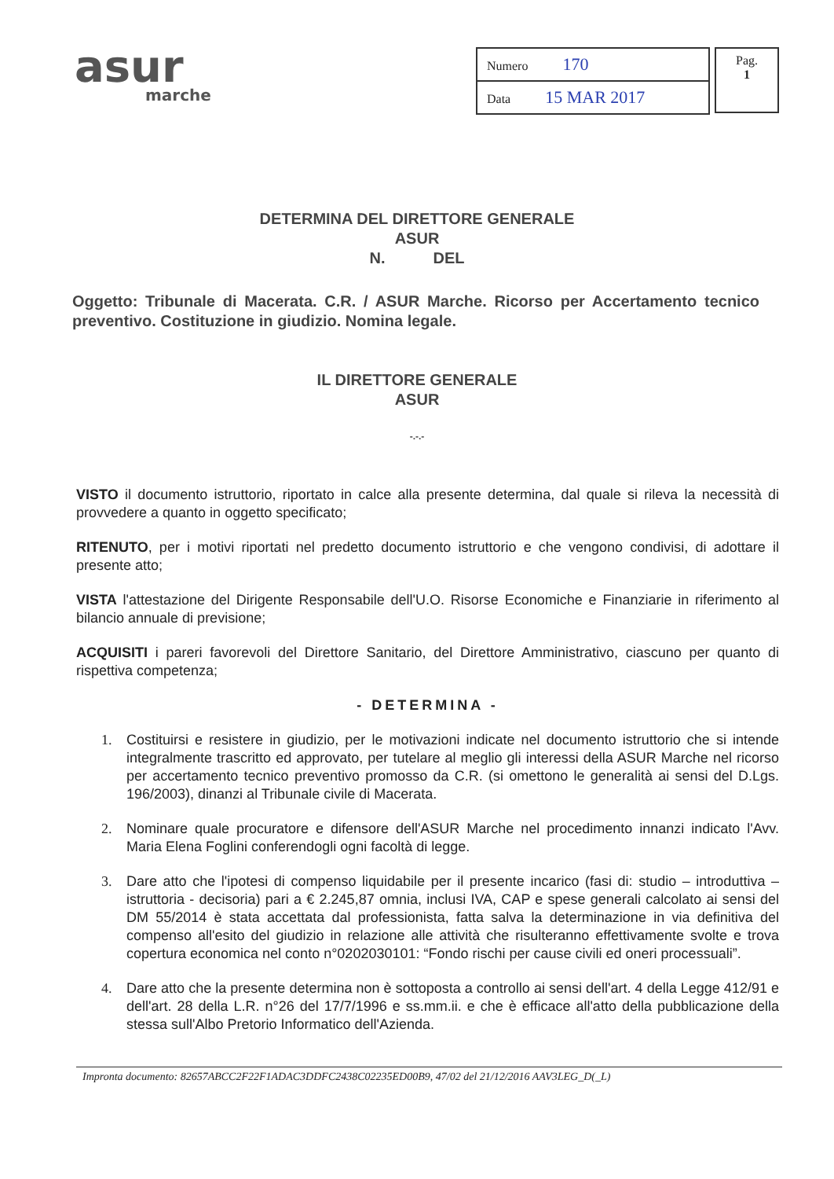asur
marche
| Numero 170 |
| Data 15 MAR 2017 |
Pag.
1
DETERMINA DEL DIRETTORE GENERALE
ASUR
N. DEL
Oggetto: Tribunale di Macerata. C.R. / ASUR Marche. Ricorso per Accertamento tecnico preventivo. Costituzione in giudizio. Nomina legale.
IL DIRETTORE GENERALE
ASUR
-.-.-
VISTO il documento istruttorio, riportato in calce alla presente determina, dal quale si rileva la necessità di provvedere a quanto in oggetto specificato;
RITENUTO, per i motivi riportati nel predetto documento istruttorio e che vengono condivisi, di adottare il presente atto;
VISTA l'attestazione del Dirigente Responsabile dell'U.O. Risorse Economiche e Finanziarie in riferimento al bilancio annuale di previsione;
ACQUISITI i pareri favorevoli del Direttore Sanitario, del Direttore Amministrativo, ciascuno per quanto di rispettiva competenza;
- DETERMINA -
1. Costituirsi e resistere in giudizio, per le motivazioni indicate nel documento istruttorio che si intende integralmente trascritto ed approvato, per tutelare al meglio gli interessi della ASUR Marche nel ricorso per accertamento tecnico preventivo promosso da C.R. (si omettono le generalità ai sensi del D.Lgs. 196/2003), dinanzi al Tribunale civile di Macerata.
2. Nominare quale procuratore e difensore dell'ASUR Marche nel procedimento innanzi indicato l'Avv. Maria Elena Foglini conferendogli ogni facoltà di legge.
3. Dare atto che l'ipotesi di compenso liquidabile per il presente incarico (fasi di: studio – introduttiva – istruttoria - decisoria) pari a € 2.245,87 omnia, inclusi IVA, CAP e spese generali calcolato ai sensi del DM 55/2014 è stata accettata dal professionista, fatta salva la determinazione in via definitiva del compenso all'esito del giudizio in relazione alle attività che risulteranno effettivamente svolte e trova copertura economica nel conto n°0202030101: “Fondo rischi per cause civili ed oneri processuali”.
4. Dare atto che la presente determina non è sottoposta a controllo ai sensi dell'art. 4 della Legge 412/91 e dell'art. 28 della L.R. n°26 del 17/7/1996 e ss.mm.ii. e che è efficace all'atto della pubblicazione della stessa sull'Albo Pretorio Informatico dell'Azienda.
Impronta documento: 82657ABCC2F22F1ADAC3DDFC2438C02235ED00B9, 47/02 del 21/12/2016 AAV3LEG_D(_L)